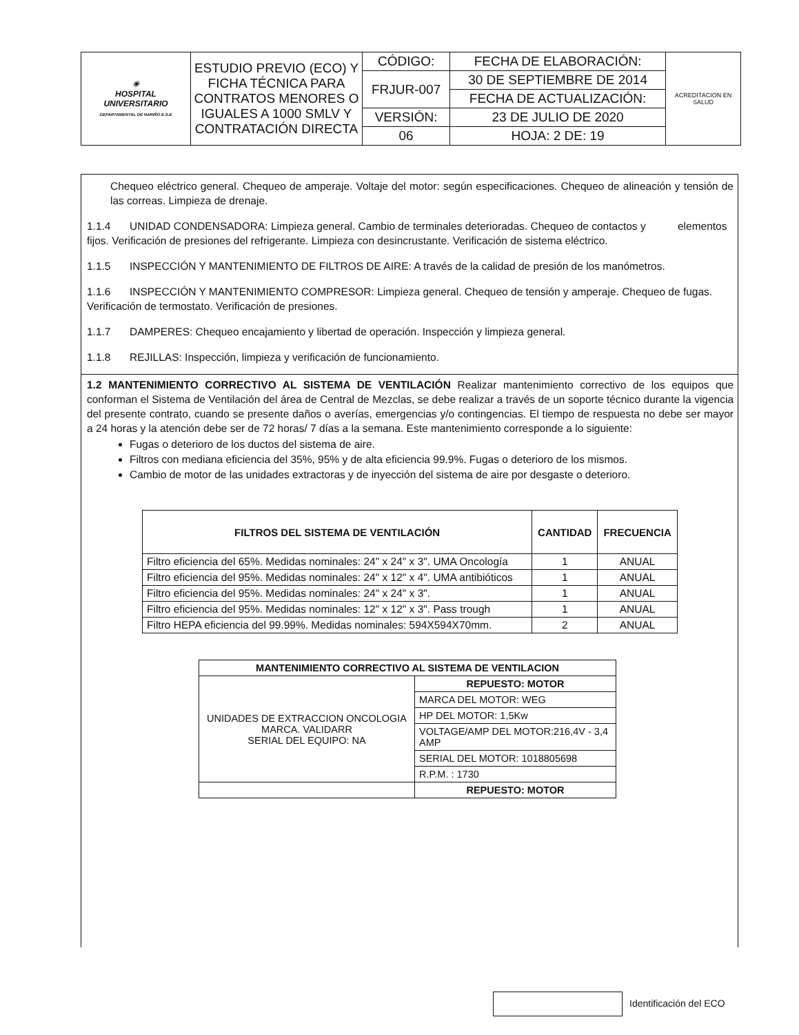| ✳ HOSPITAL UNIVERSITARIO DEPARTAMENTAL DE NARIÑO E.S.E | ESTUDIO PREVIO (ECO) Y FICHA TÉCNICA PARA CONTRATOS MENORES O IGUALES A 1000 SMLV Y CONTRATACIÓN DIRECTA | CÓDIGO: | FECHA DE ELABORACIÓN: | ACREDITACION EN SALUD |
| | | FRJUR-007 | 30 DE SEPTIEMBRE DE 2014 | |
| | | | FECHA DE ACTUALIZACIÓN: | |
| | | VERSIÓN: | 23 DE JULIO DE 2020 | |
| | | 06 | HOJA: 2 DE: 19 | |
Chequeo eléctrico general. Chequeo de amperaje. Voltaje del motor: según especificaciones. Chequeo de alineación y tensión de las correas. Limpieza de drenaje.
1.1.4 UNIDAD CONDENSADORA: Limpieza general. Cambio de terminales deterioradas. Chequeo de contactos y elementos fijos. Verificación de presiones del refrigerante. Limpieza con desincrustante. Verificación de sistema eléctrico.
1.1.5 INSPECCIÓN Y MANTENIMIENTO DE FILTROS DE AIRE: A través de la calidad de presión de los manómetros.
1.1.6 INSPECCIÓN Y MANTENIMIENTO COMPRESOR: Limpieza general. Chequeo de tensión y amperaje. Chequeo de fugas. Verificación de termostato. Verificación de presiones.
1.1.7 DAMPERES: Chequeo encajamiento y libertad de operación. Inspección y limpieza general.
1.1.8 REJILLAS: Inspección, limpieza y verificación de funcionamiento.
1.2 MANTENIMIENTO CORRECTIVO AL SISTEMA DE VENTILACIÓN Realizar mantenimiento correctivo de los equipos que conforman el Sistema de Ventilación del área de Central de Mezclas, se debe realizar a través de un soporte técnico durante la vigencia del presente contrato, cuando se presente daños o averías, emergencias y/o contingencias. El tiempo de respuesta no debe ser mayor a 24 horas y la atención debe ser de 72 horas/ 7 días a la semana. Este mantenimiento corresponde a lo siguiente:
Fugas o deterioro de los ductos del sistema de aire.
Filtros con mediana eficiencia del 35%, 95% y de alta eficiencia 99.9%. Fugas o deterioro de los mismos.
Cambio de motor de las unidades extractoras y de inyección del sistema de aire por desgaste o deterioro.
| FILTROS DEL SISTEMA DE VENTILACIÓN | CANTIDAD | FRECUENCIA |
| --- | --- | --- |
| Filtro eficiencia del 65%. Medidas nominales: 24" x 24" x 3". UMA Oncología | 1 | ANUAL |
| Filtro eficiencia del 95%. Medidas nominales: 24" x 12" x 4". UMA antibióticos | 1 | ANUAL |
| Filtro eficiencia del 95%. Medidas nominales: 24" x 24" x 3". | 1 | ANUAL |
| Filtro eficiencia del 95%. Medidas nominales: 12" x 12" x 3". Pass trough | 1 | ANUAL |
| Filtro HEPA eficiencia del 99.99%. Medidas nominales: 594X594X70mm. | 2 | ANUAL |
| MANTENIMIENTO CORRECTIVO AL SISTEMA DE VENTILACION | |
| UNIDADES DE EXTRACCION ONCOLOGIA MARCA. VALIDARR SERIAL DEL EQUIPO: NA | REPUESTO: MOTOR |
| | MARCA DEL MOTOR: WEG |
| | HP DEL MOTOR: 1,5Kw |
| | VOLTAGE/AMP DEL MOTOR:216,4V - 3,4 AMP |
| | SERIAL DEL MOTOR: 1018805698 |
| | R.P.M. : 1730 |
| | REPUESTO: MOTOR |
Identificación del ECO